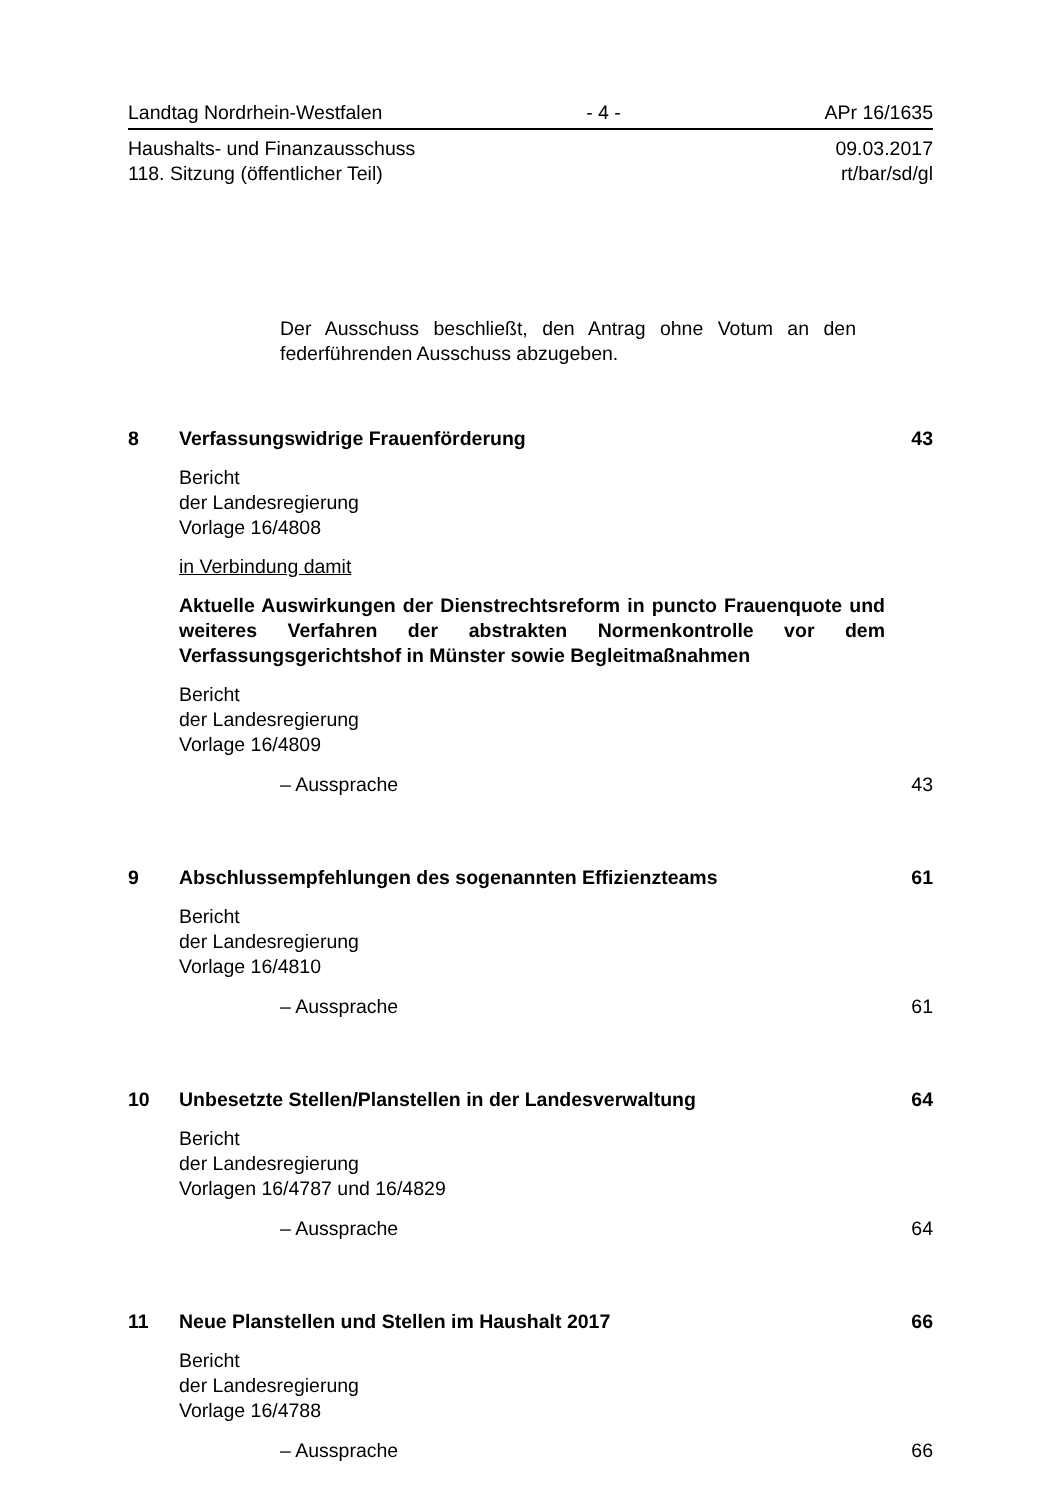Landtag Nordrhein-Westfalen - 4 - APr 16/1635
Haushalts- und Finanzausschuss 09.03.2017
118. Sitzung (öffentlicher Teil) rt/bar/sd/gl
Der Ausschuss beschließt, den Antrag ohne Votum an den federführenden Ausschuss abzugeben.
8 Verfassungswidrige Frauenförderung 43
Bericht
der Landesregierung
Vorlage 16/4808
in Verbindung damit
Aktuelle Auswirkungen der Dienstrechtsreform in puncto Frauenquote und weiteres Verfahren der abstrakten Normenkontrolle vor dem Verfassungsgerichtshof in Münster sowie Begleitmaßnahmen
Bericht
der Landesregierung
Vorlage 16/4809
– Aussprache 43
9 Abschlussempfehlungen des sogenannten Effizienzteams 61
Bericht
der Landesregierung
Vorlage 16/4810
– Aussprache 61
10 Unbesetzte Stellen/Planstellen in der Landesverwaltung 64
Bericht
der Landesregierung
Vorlagen 16/4787 und 16/4829
– Aussprache 64
11 Neue Planstellen und Stellen im Haushalt 2017 66
Bericht
der Landesregierung
Vorlage 16/4788
– Aussprache 66